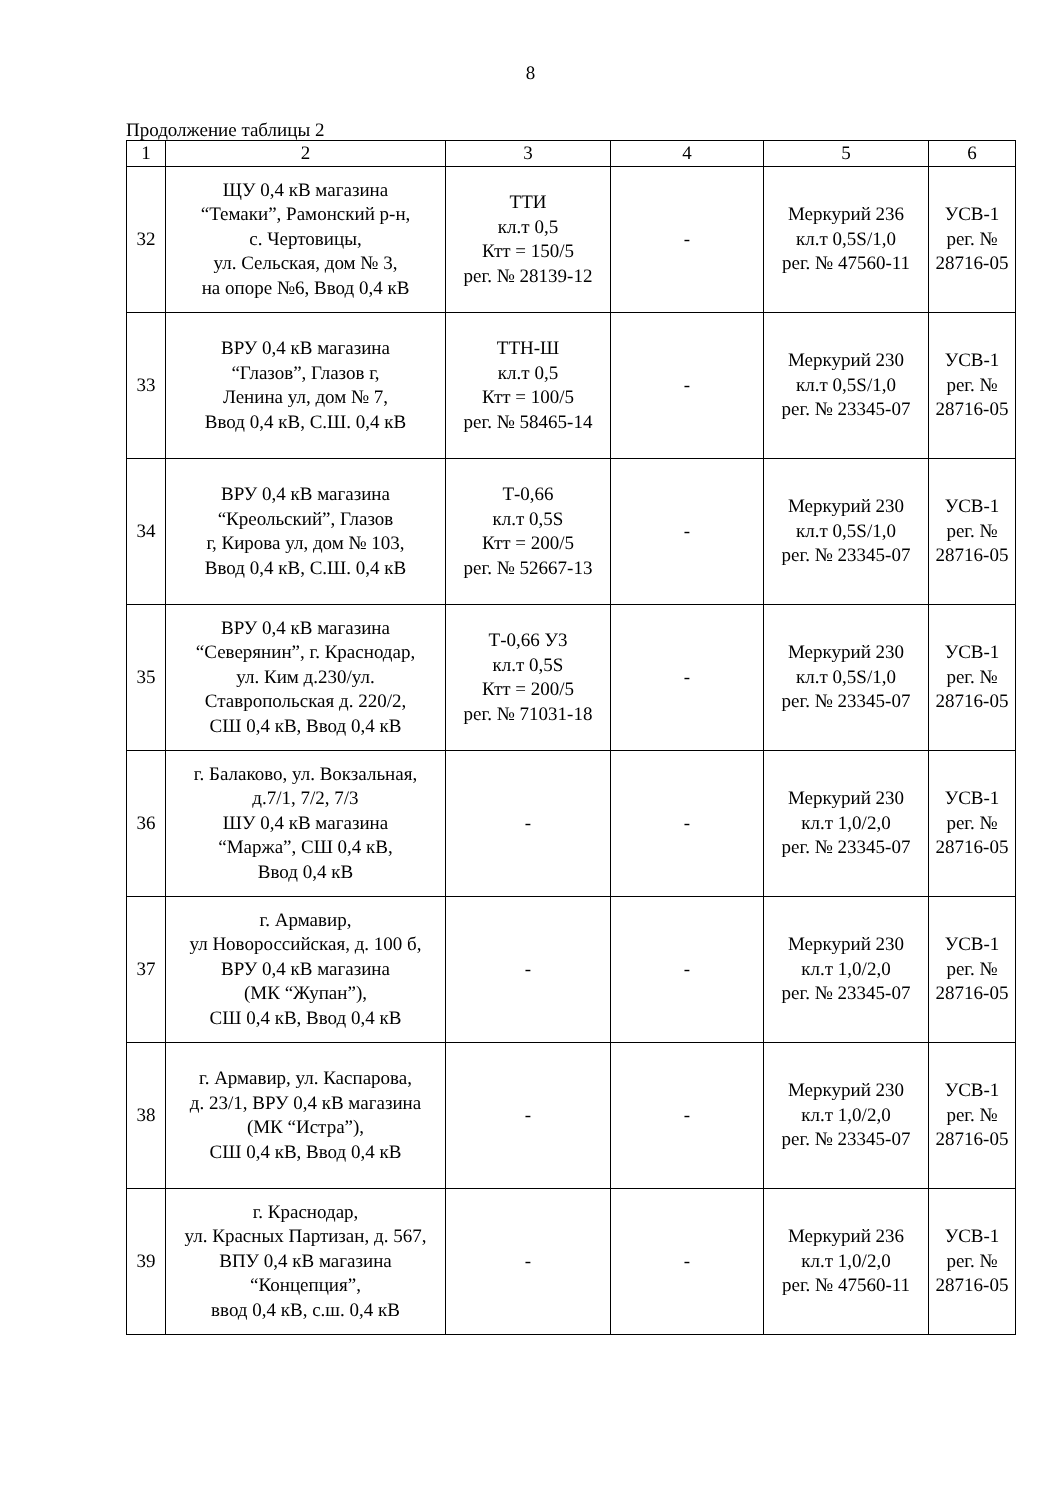8
Продолжение таблицы 2
| 1 | 2 | 3 | 4 | 5 | 6 |
| --- | --- | --- | --- | --- | --- |
| 32 | ЩУ 0,4 кВ магазина “Темаки”, Рамонский р-н, с. Чертовицы, ул. Сельская, дом № 3, на опоре №6, Ввод 0,4 кВ | ТТИ кл.т 0,5 Ктт = 150/5 рег. № 28139-12 | - | Меркурий 236 кл.т 0,5S/1,0 рег. № 47560-11 | УСВ-1 рег. № 28716-05 |
| 33 | ВРУ 0,4 кВ магазина “Глазов”, Глазов г, Ленина ул, дом № 7, Ввод 0,4 кВ, С.Ш. 0,4 кВ | ТТН-Ш кл.т 0,5 Ктт = 100/5 рег. № 58465-14 | - | Меркурий 230 кл.т 0,5S/1,0 рег. № 23345-07 | УСВ-1 рег. № 28716-05 |
| 34 | ВРУ 0,4 кВ магазина “Креольский”, Глазов г, Кирова ул, дом № 103, Ввод 0,4 кВ, С.Ш. 0,4 кВ | Т-0,66 кл.т 0,5S Ктт = 200/5 рег. № 52667-13 | - | Меркурий 230 кл.т 0,5S/1,0 рег. № 23345-07 | УСВ-1 рег. № 28716-05 |
| 35 | ВРУ 0,4 кВ магазина “Северянин”, г. Краснодар, ул. Ким д.230/ул. Ставропольская д. 220/2, СШ 0,4 кВ, Ввод 0,4 кВ | Т-0,66 У3 кл.т 0,5S Ктт = 200/5 рег. № 71031-18 | - | Меркурий 230 кл.т 0,5S/1,0 рег. № 23345-07 | УСВ-1 рег. № 28716-05 |
| 36 | г. Балаково, ул. Вокзальная, д.7/1, 7/2, 7/3 ШУ 0,4 кВ магазина “Маржа”, СШ 0,4 кВ, Ввод 0,4 кВ | - | - | Меркурий 230 кл.т 1,0/2,0 рег. № 23345-07 | УСВ-1 рег. № 28716-05 |
| 37 | г. Армавир, ул Новороссийская, д. 100 б, ВРУ 0,4 кВ магазина (МК “Жупан”), СШ 0,4 кВ, Ввод 0,4 кВ | - | - | Меркурий 230 кл.т 1,0/2,0 рег. № 23345-07 | УСВ-1 рег. № 28716-05 |
| 38 | г. Армавир, ул. Каспарова, д. 23/1, ВРУ 0,4 кВ магазина (МК “Истра”), СШ 0,4 кВ, Ввод 0,4 кВ | - | - | Меркурий 230 кл.т 1,0/2,0 рег. № 23345-07 | УСВ-1 рег. № 28716-05 |
| 39 | г. Краснодар, ул. Красных Партизан, д. 567, ВПУ 0,4 кВ магазина “Концепция”, ввод 0,4 кВ, с.ш. 0,4 кВ | - | - | Меркурий 236 кл.т 1,0/2,0 рег. № 47560-11 | УСВ-1 рег. № 28716-05 |